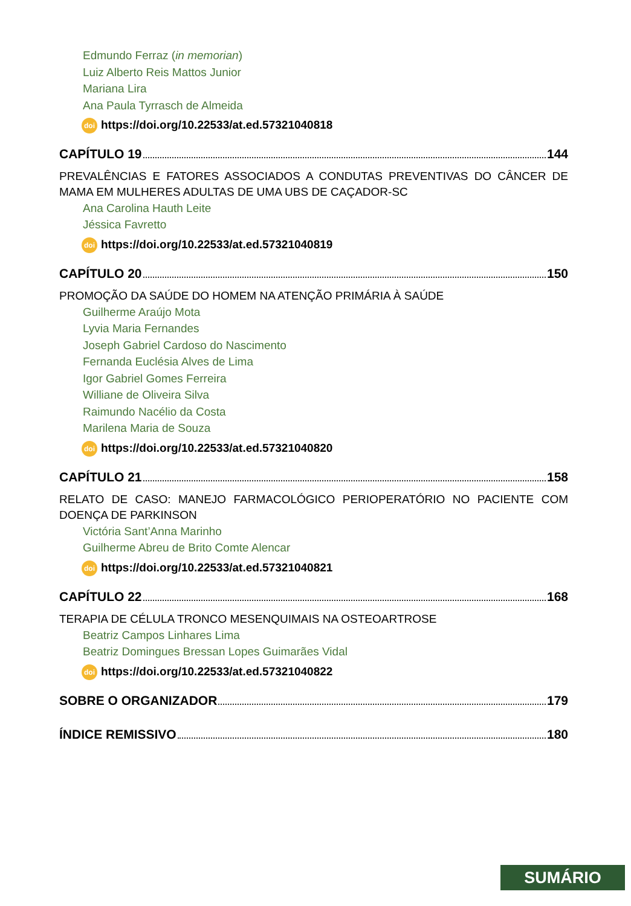Edmundo Ferraz (in memorian)
Luiz Alberto Reis Mattos Junior
Mariana Lira
Ana Paula Tyrrasch de Almeida
doi https://doi.org/10.22533/at.ed.57321040818
CAPÍTULO 19 144
PREVALÊNCIAS E FATORES ASSOCIADOS A CONDUTAS PREVENTIVAS DO CÂNCER DE MAMA EM MULHERES ADULTAS DE UMA UBS DE CAÇADOR-SC
Ana Carolina Hauth Leite
Jéssica Favretto
doi https://doi.org/10.22533/at.ed.57321040819
CAPÍTULO 20 150
PROMOÇÃO DA SAÚDE DO HOMEM NA ATENÇÃO PRIMÁRIA À SAÚDE
Guilherme Araújo Mota
Lyvia Maria Fernandes
Joseph Gabriel Cardoso do Nascimento
Fernanda Euclésia Alves de Lima
Igor Gabriel Gomes Ferreira
Williane de Oliveira Silva
Raimundo Nacélio da Costa
Marilena Maria de Souza
doi https://doi.org/10.22533/at.ed.57321040820
CAPÍTULO 21 158
RELATO DE CASO: MANEJO FARMACOLÓGICO PERIOPERATÓRIO NO PACIENTE COM DOENÇA DE PARKINSON
Victória Sant’Anna Marinho
Guilherme Abreu de Brito Comte Alencar
doi https://doi.org/10.22533/at.ed.57321040821
CAPÍTULO 22 168
TERAPIA DE CÉLULA TRONCO MESENQUIMAIS NA OSTEOARTROSE
Beatriz Campos Linhares Lima
Beatriz Domingues Bressan Lopes Guimarães Vidal
doi https://doi.org/10.22533/at.ed.57321040822
SOBRE O ORGANIZADOR 179
ÍNDICE REMISSIVO 180
SUMÁRIO